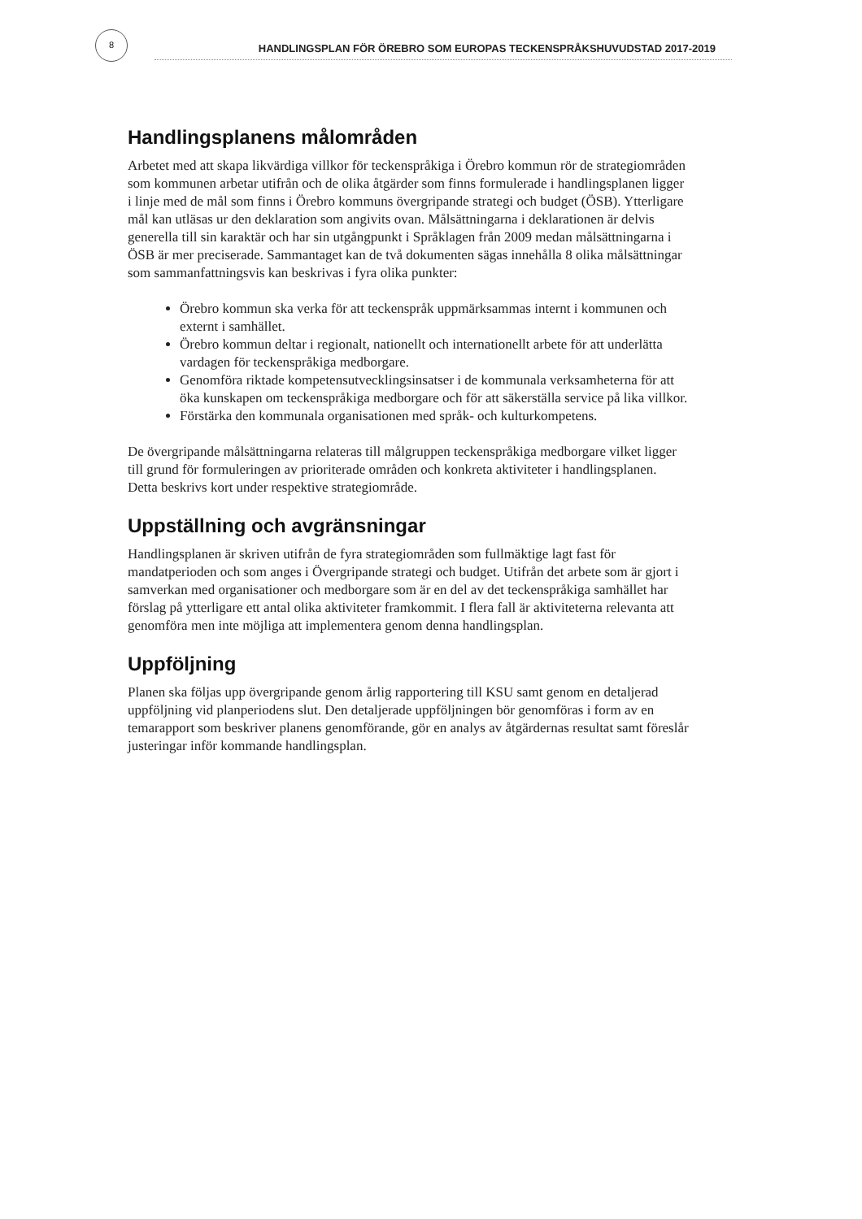8 HANDLINGSPLAN FÖR ÖREBRO SOM EUROPAS TECKENSPRÅKSHUVUDSTAD 2017-2019
Handlingsplanens målområden
Arbetet med att skapa likvärdiga villkor för teckenspråkiga i Örebro kommun rör de strategiområden som kommunen arbetar utifrån och de olika åtgärder som finns formulerade i handlingsplanen ligger i linje med de mål som finns i Örebro kommuns övergripande strategi och budget (ÖSB). Ytterligare mål kan utläsas ur den deklaration som angivits ovan. Målsättningarna i deklarationen är delvis generella till sin karaktär och har sin utgångpunkt i Språklagen från 2009 medan målsättningarna i ÖSB är mer preciserade. Sammantaget kan de två dokumenten sägas innehålla 8 olika målsättningar som sammanfattningsvis kan beskrivas i fyra olika punkter:
Örebro kommun ska verka för att teckenspråk uppmärksammas internt i kommunen och externt i samhället.
Örebro kommun deltar i regionalt, nationellt och internationellt arbete för att underlätta vardagen för teckenspråkiga medborgare.
Genomföra riktade kompetensutvecklingsinsatser i de kommunala verksamheterna för att öka kunskapen om teckenspråkiga medborgare och för att säkerställa service på lika villkor.
Förstärka den kommunala organisationen med språk- och kulturkompetens.
De övergripande målsättningarna relateras till målgruppen teckenspråkiga medborgare vilket ligger till grund för formuleringen av prioriterade områden och konkreta aktiviteter i handlingsplanen. Detta beskrivs kort under respektive strategiområde.
Uppställning och avgränsningar
Handlingsplanen är skriven utifrån de fyra strategiområden som fullmäktige lagt fast för mandatperioden och som anges i Övergripande strategi och budget. Utifrån det arbete som är gjort i samverkan med organisationer och medborgare som är en del av det teckenspråkiga samhället har förslag på ytterligare ett antal olika aktiviteter framkommit. I flera fall är aktiviteterna relevanta att genomföra men inte möjliga att implementera genom denna handlingsplan.
Uppföljning
Planen ska följas upp övergripande genom årlig rapportering till KSU samt genom en detaljerad uppföljning vid planperiodens slut. Den detaljerade uppföljningen bör genomföras i form av en temarapport som beskriver planens genomförande, gör en analys av åtgärdernas resultat samt föreslår justeringar inför kommande handlingsplan.